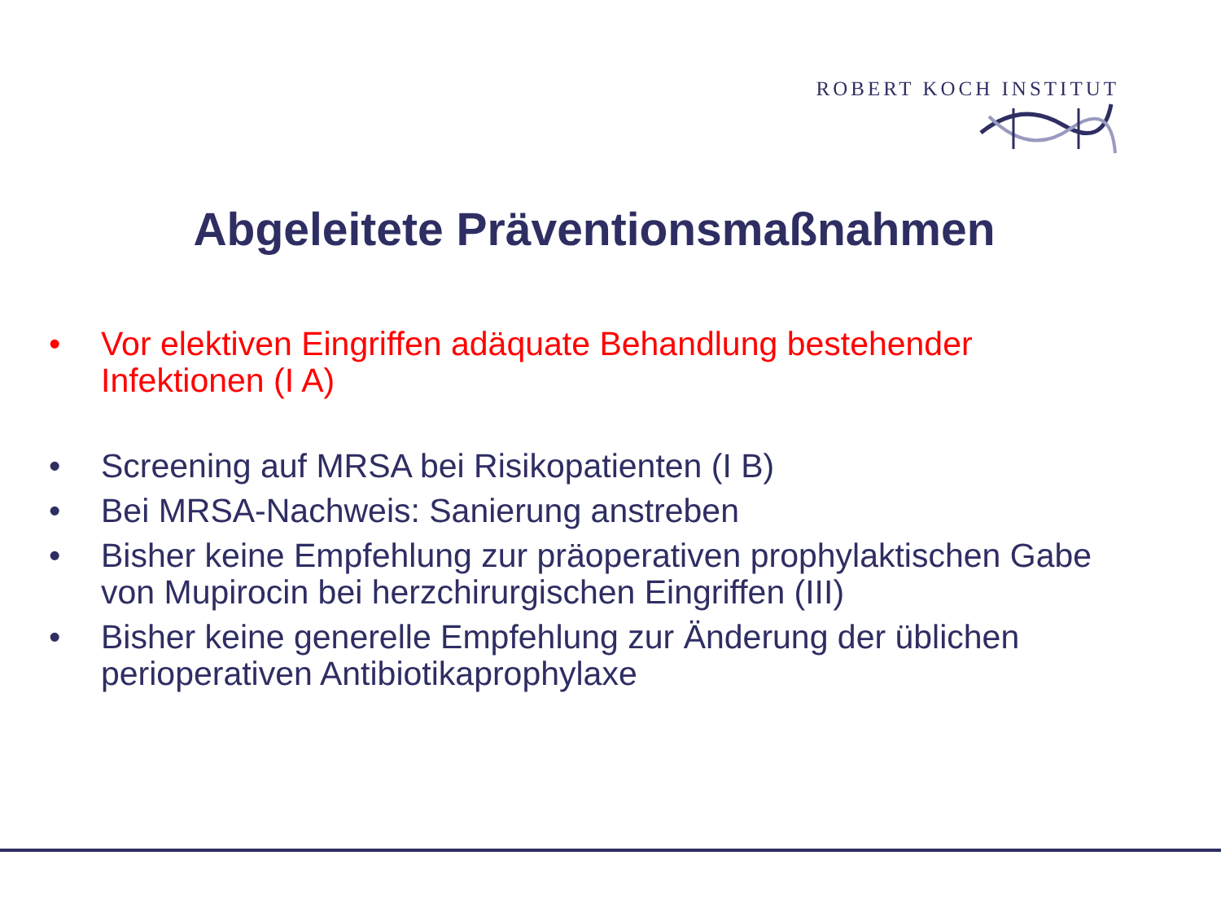ROBERT KOCH INSTITUT
Abgeleitete Präventionsmaßnahmen
• Vor elektiven Eingriffen adäquate Behandlung bestehender Infektionen (I A)
• Screening auf MRSA bei Risikopatienten (I B)
• Bei MRSA-Nachweis: Sanierung anstreben
• Bisher keine Empfehlung zur präoperativen prophylaktischen Gabe von Mupirocin bei herzchirurgischen Eingriffen (III)
• Bisher keine generelle Empfehlung zur Änderung der üblichen perioperativen Antibiotikaprophylaxe